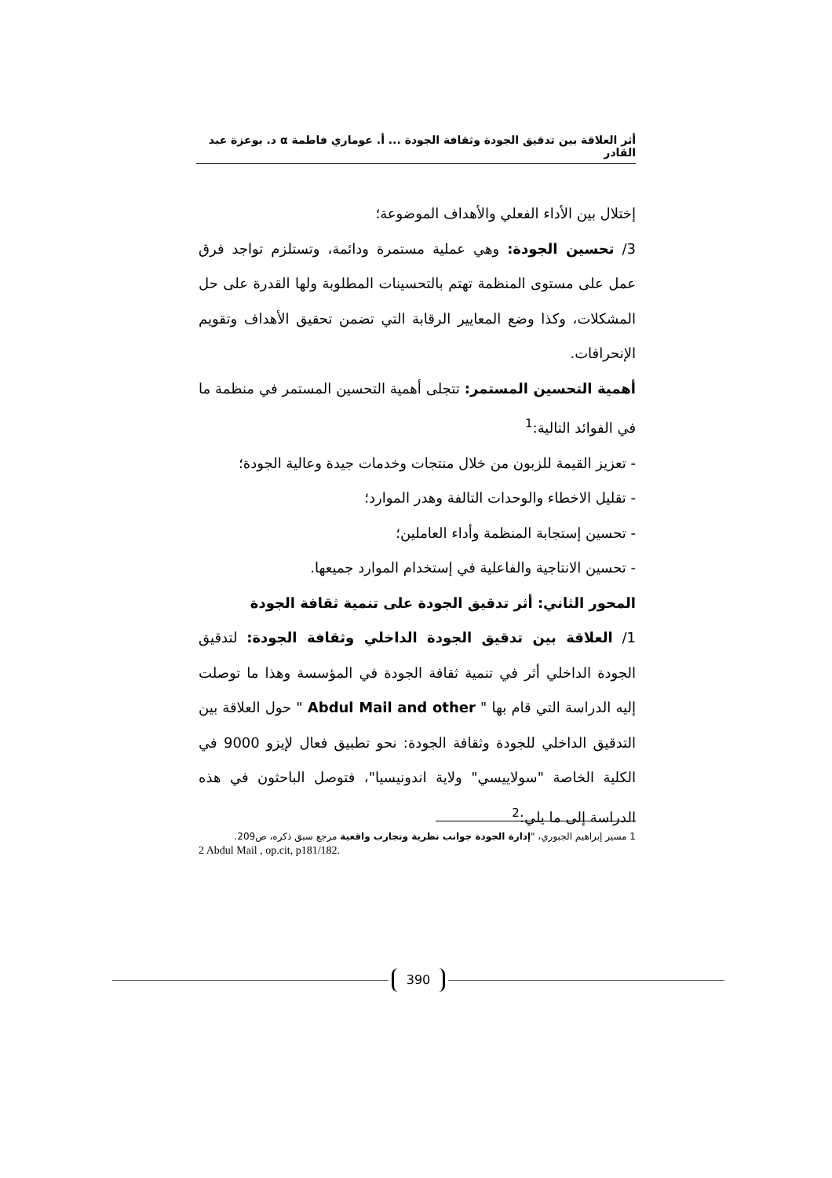أثر العلاقة بين تدقيق الجودة وثقافة الجودة ... أ. عوماري فاطمة α د. بوعزة عبد القادر
إختلال بين الأداء الفعلي والأهداف الموضوعة؛
3/ تحسين الجودة: وهي عملية مستمرة ودائمة، وتستلزم تواجد فرق عمل على مستوى المنظمة تهتم بالتحسينات المطلوبة ولها القدرة على حل المشكلات، وكذا وضع المعايير الرقابة التي تضمن تحقيق الأهداف وتقويم الإنحرافات.
أهمية التحسين المستمر: تتجلى أهمية التحسين المستمر في منظمة ما في الفوائد التالية:<sup>1</sup>
- تعزيز القيمة للزبون من خلال منتجات وخدمات جيدة وعالية الجودة؛
- تقليل الاخطاء والوحدات التالفة وهدر الموارد؛
- تحسين إستجابة المنظمة وأداء العاملين؛
- تحسين الانتاجية والفاعلية في إستخدام الموارد جميعها.
المحور الثاني: أثر تدقيق الجودة على تنمية ثقافة الجودة
1/ العلاقة بين تدقيق الجودة الداخلي وثقافة الجودة: لتدقيق الجودة الداخلي أثر في تنمية ثقافة الجودة في المؤسسة وهذا ما توصلت إليه الدراسة التي قام بها " Abdul Mail and other " حول العلاقة بين التدقيق الداخلي للجودة وثقافة الجودة: نحو تطبيق فعال لإيزو 9000 في الكلية الخاصة "سولاييسي" ولاية اندونيسيا"، فتوصل الباحثون في هذه الدراسة إلى ما يلي:<sup>2</sup>
1 مسير إبراهيم الجبوري، "إدارة الجودة جوانب نظرية وتجارب واقعية مرجع سبق ذكره، ص209.
2 Abdul Mail , op.cit, p181/182.
390